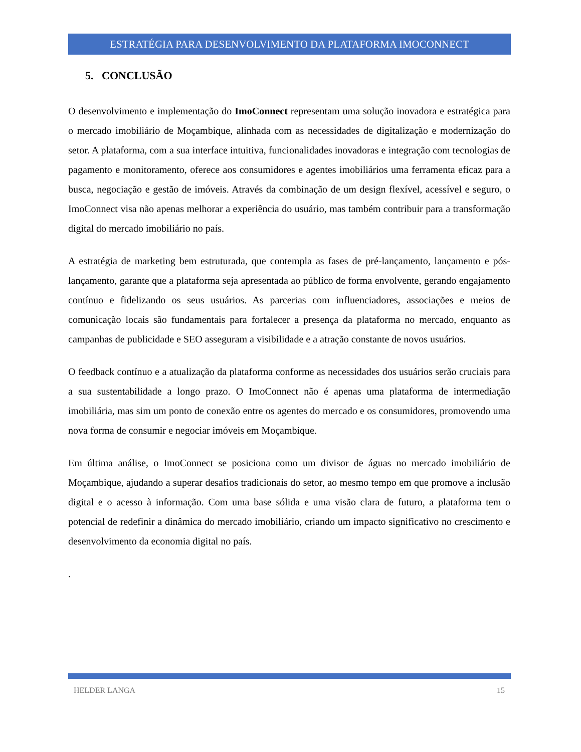ESTRATÉGIA PARA DESENVOLVIMENTO DA PLATAFORMA IMOCONNECT
5. CONCLUSÃO
O desenvolvimento e implementação do ImoConnect representam uma solução inovadora e estratégica para o mercado imobiliário de Moçambique, alinhada com as necessidades de digitalização e modernização do setor. A plataforma, com a sua interface intuitiva, funcionalidades inovadoras e integração com tecnologias de pagamento e monitoramento, oferece aos consumidores e agentes imobiliários uma ferramenta eficaz para a busca, negociação e gestão de imóveis. Através da combinação de um design flexível, acessível e seguro, o ImoConnect visa não apenas melhorar a experiência do usuário, mas também contribuir para a transformação digital do mercado imobiliário no país.
A estratégia de marketing bem estruturada, que contempla as fases de pré-lançamento, lançamento e pós-lançamento, garante que a plataforma seja apresentada ao público de forma envolvente, gerando engajamento contínuo e fidelizando os seus usuários. As parcerias com influenciadores, associações e meios de comunicação locais são fundamentais para fortalecer a presença da plataforma no mercado, enquanto as campanhas de publicidade e SEO asseguram a visibilidade e a atração constante de novos usuários.
O feedback contínuo e a atualização da plataforma conforme as necessidades dos usuários serão cruciais para a sua sustentabilidade a longo prazo. O ImoConnect não é apenas uma plataforma de intermediação imobiliária, mas sim um ponto de conexão entre os agentes do mercado e os consumidores, promovendo uma nova forma de consumir e negociar imóveis em Moçambique.
Em última análise, o ImoConnect se posiciona como um divisor de águas no mercado imobiliário de Moçambique, ajudando a superar desafios tradicionais do setor, ao mesmo tempo em que promove a inclusão digital e o acesso à informação. Com uma base sólida e uma visão clara de futuro, a plataforma tem o potencial de redefinir a dinâmica do mercado imobiliário, criando um impacto significativo no crescimento e desenvolvimento da economia digital no país.
.
HELDER LANGA 15